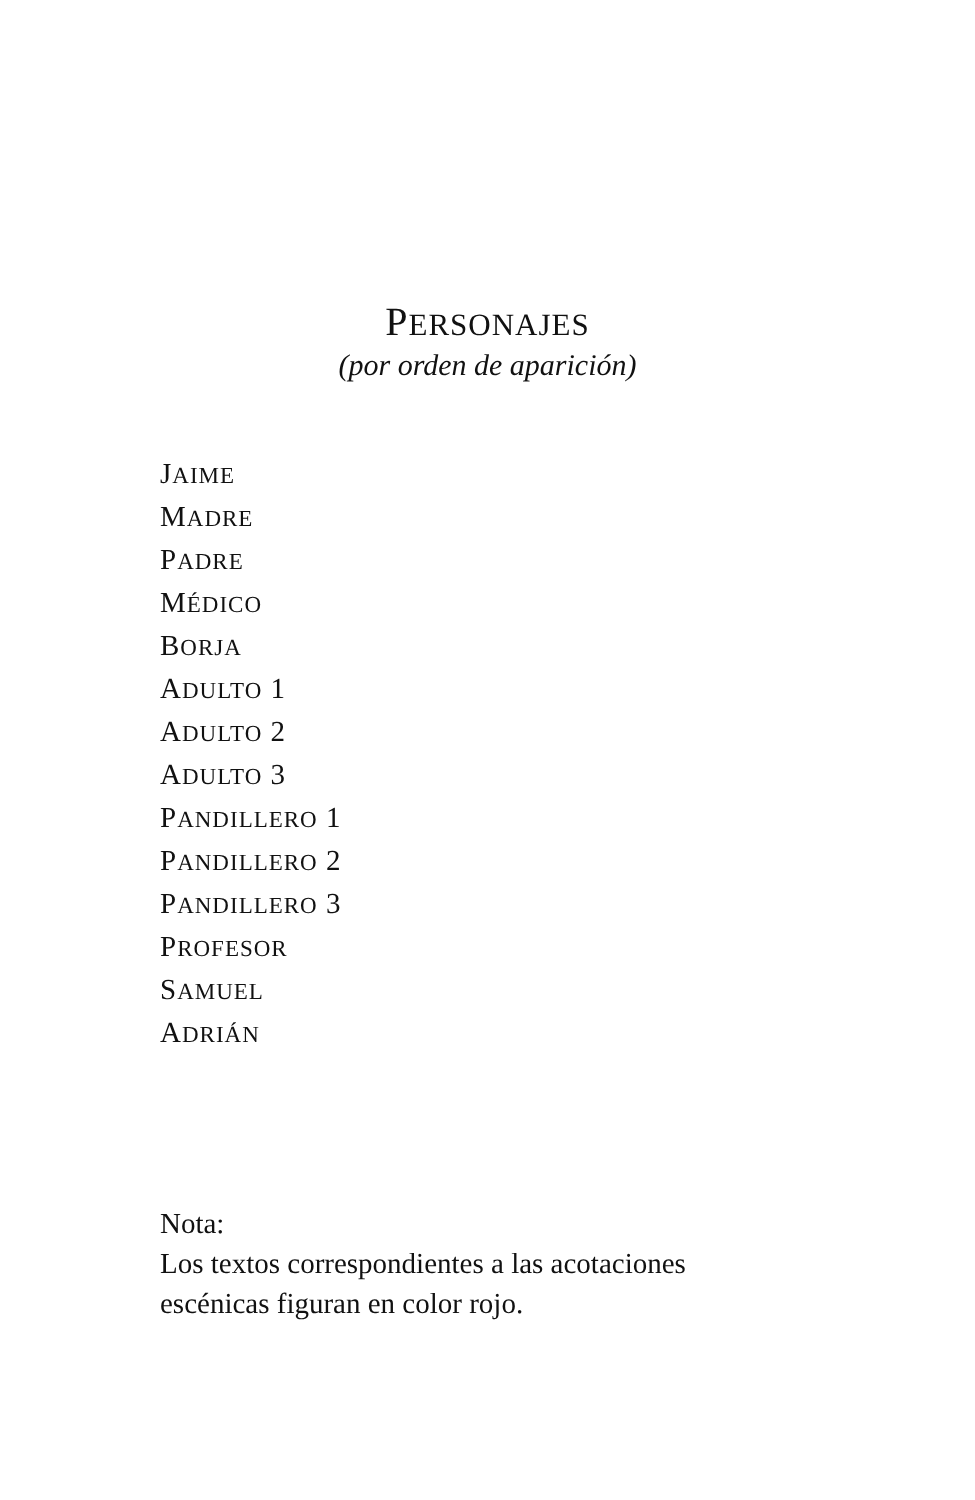PERSONAJES
(por orden de aparición)
JAIME
MADRE
PADRE
MÉDICO
BORJA
ADULTO 1
ADULTO 2
ADULTO 3
PANDILLERO 1
PANDILLERO 2
PANDILLERO 3
PROFESOR
SAMUEL
ADRIÁN
Nota:
Los textos correspondientes a las acotaciones
escénicas figuran en color rojo.